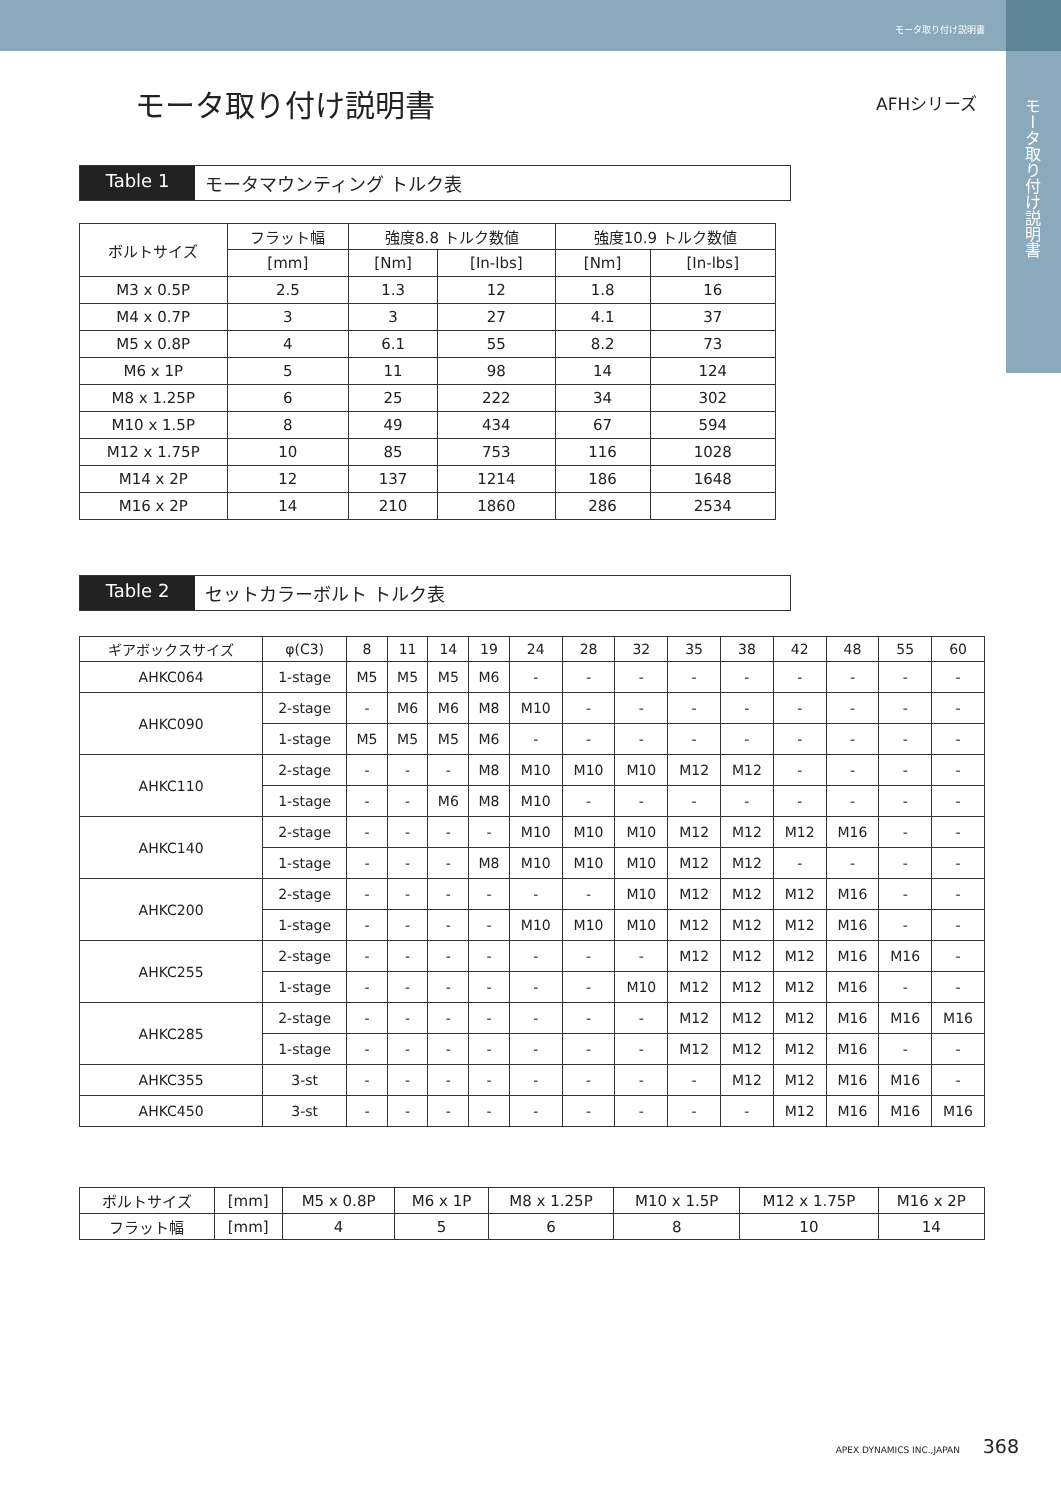モータ取り付け説明書
モータ取り付け説明書
モータ取り付け説明書
AFHシリーズ
Table 1 モータマウンティング トルク表
| ボルトサイズ | フラット幅 | 強度8.8 トルク数値 | | 強度10.9 トルク数値 | |
| --- | --- | --- | --- | --- | --- |
| | [mm] | [Nm] | [In-lbs] | [Nm] | [In-lbs] |
| M3 x 0.5P | 2.5 | 1.3 | 12 | 1.8 | 16 |
| M4 x 0.7P | 3 | 3 | 27 | 4.1 | 37 |
| M5 x 0.8P | 4 | 6.1 | 55 | 8.2 | 73 |
| M6 x 1P | 5 | 11 | 98 | 14 | 124 |
| M8 x 1.25P | 6 | 25 | 222 | 34 | 302 |
| M10 x 1.5P | 8 | 49 | 434 | 67 | 594 |
| M12 x 1.75P | 10 | 85 | 753 | 116 | 1028 |
| M14 x 2P | 12 | 137 | 1214 | 186 | 1648 |
| M16 x 2P | 14 | 210 | 1860 | 286 | 2534 |
Table 2 セットカラーボルト トルク表
| ギアボックスサイズ | φ(C3) | 8 | 11 | 14 | 19 | 24 | 28 | 32 | 35 | 38 | 42 | 48 | 55 | 60 |
| --- | --- | --- | --- | --- | --- | --- | --- | --- | --- | --- | --- | --- | --- | --- |
| AHKC064 | 1-stage | M5 | M5 | M5 | M6 | - | - | - | - | - | - | - | - | - |
| AHKC090 | 2-stage | - | M6 | M6 | M8 | M10 | - | - | - | - | - | - | - | - |
| | 1-stage | M5 | M5 | M5 | M6 | - | - | - | - | - | - | - | - | - |
| AHKC110 | 2-stage | - | - | - | M8 | M10 | M10 | M10 | M12 | M12 | - | - | - | - |
| | 1-stage | - | - | M6 | M8 | M10 | - | - | - | - | - | - | - | - |
| AHKC140 | 2-stage | - | - | - | - | M10 | M10 | M10 | M12 | M12 | M12 | M16 | - | - |
| | 1-stage | - | - | - | M8 | M10 | M10 | M10 | M12 | M12 | - | - | - | - |
| AHKC200 | 2-stage | - | - | - | - | - | - | M10 | M12 | M12 | M12 | M16 | - | - |
| | 1-stage | - | - | - | - | M10 | M10 | M10 | M12 | M12 | M12 | M16 | - | - |
| AHKC255 | 2-stage | - | - | - | - | - | - | - | M12 | M12 | M12 | M16 | M16 | - |
| | 1-stage | - | - | - | - | - | - | M10 | M12 | M12 | M12 | M16 | - | - |
| AHKC285 | 2-stage | - | - | - | - | - | - | - | M12 | M12 | M12 | M16 | M16 | M16 |
| | 1-stage | - | - | - | - | - | - | - | M12 | M12 | M12 | M16 | - | - |
| AHKC355 | 3-st | - | - | - | - | - | - | - | - | M12 | M12 | M16 | M16 | - |
| AHKC450 | 3-st | - | - | - | - | - | - | - | - | - | M12 | M16 | M16 | M16 |
| ボルトサイズ | [mm] | M5 x 0.8P | M6 x 1P | M8 x 1.25P | M10 x 1.5P | M12 x 1.75P | M16 x 2P |
| フラット幅 | [mm] | 4 | 5 | 6 | 8 | 10 | 14 |
APEX DYNAMICS INC.,JAPAN 368